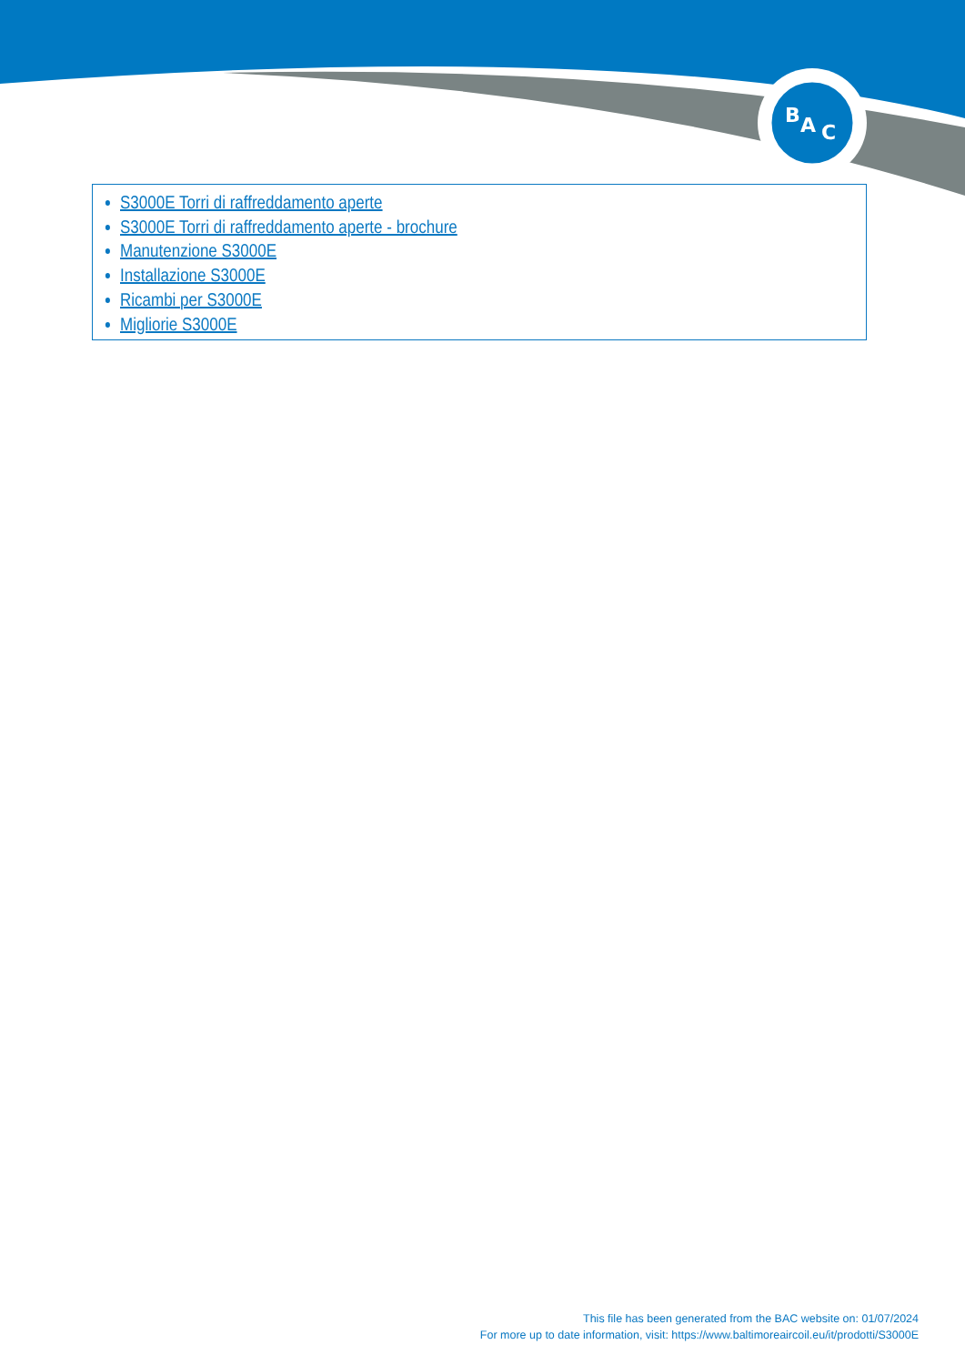B
A
C
S3000E Torri di raffreddamento aperte
S3000E Torri di raffreddamento aperte - brochure
Manutenzione S3000E
Installazione S3000E
Ricambi per S3000E
Migliorie S3000E
This file has been generated from the BAC website on: 01/07/2024
For more up to date information, visit: https://www.baltimoreaircoil.eu/it/prodotti/S3000E